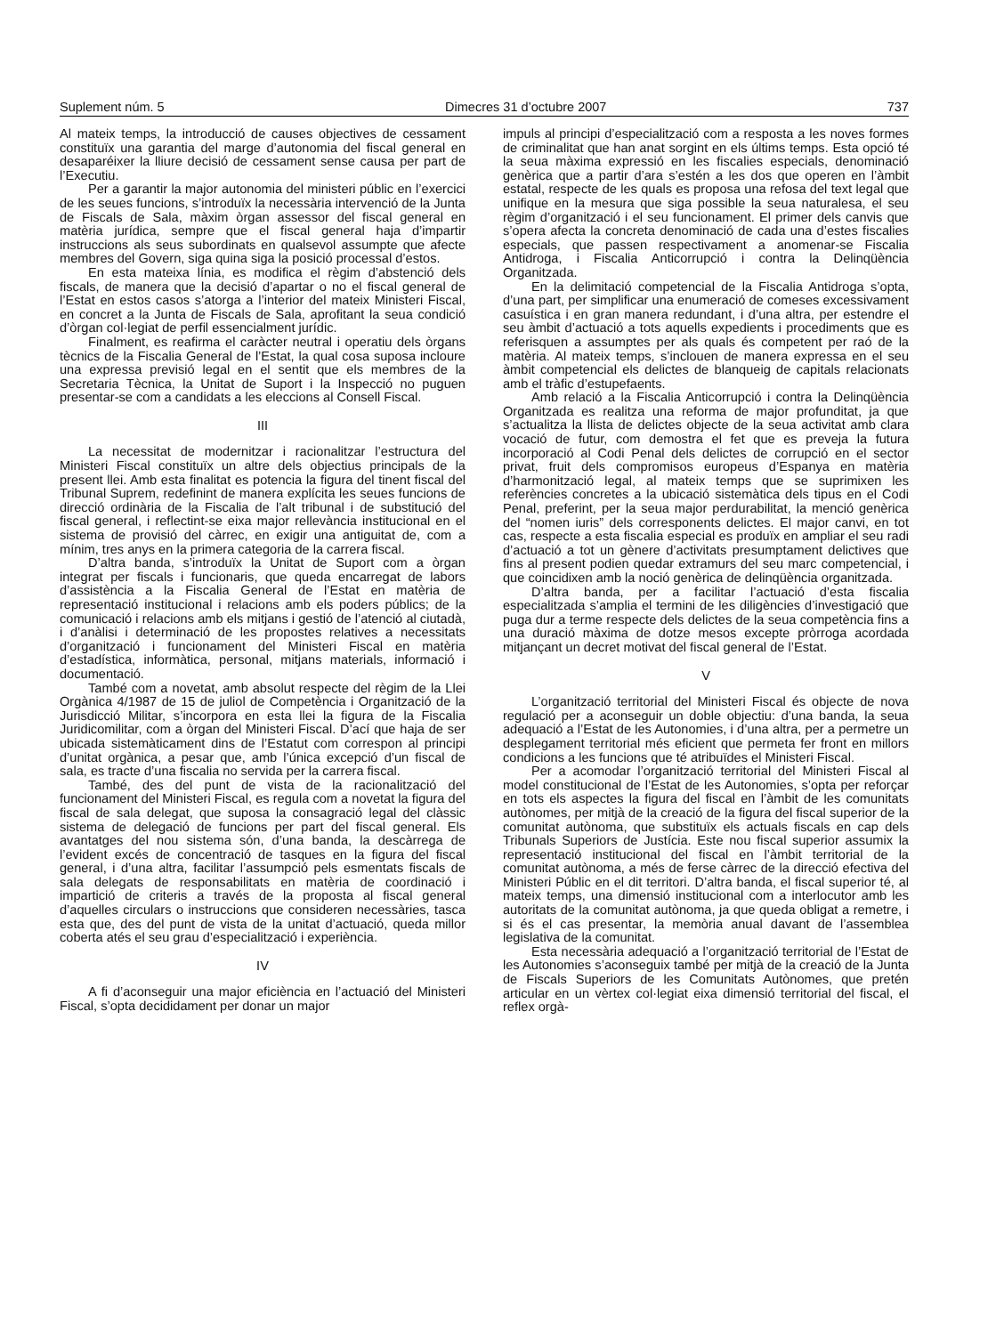Suplement núm. 5 Dimecres 31 d’octubre 2007 737
Al mateix temps, la introducció de causes objectives de cessament constituïx una garantia del marge d’autonomia del fiscal general en desaparéixer la lliure decisió de cessament sense causa per part de l’Executiu.
Per a garantir la major autonomia del ministeri públic en l’exercici de les seues funcions, s’introduïx la necessària intervenció de la Junta de Fiscals de Sala, màxim òrgan assessor del fiscal general en matèria jurídica, sempre que el fiscal general haja d’impartir instruccions als seus subordinats en qualsevol assumpte que afecte membres del Govern, siga quina siga la posició processal d’estos.
En esta mateixa línia, es modifica el règim d’abstenció dels fiscals, de manera que la decisió d’apartar o no el fiscal general de l’Estat en estos casos s’atorga a l’interior del mateix Ministeri Fiscal, en concret a la Junta de Fiscals de Sala, aprofitant la seua condició d’òrgan col·legiat de perfil essencialment jurídic.
Finalment, es reafirma el caràcter neutral i operatiu dels òrgans tècnics de la Fiscalia General de l’Estat, la qual cosa suposa incloure una expressa previsió legal en el sentit que els membres de la Secretaria Tècnica, la Unitat de Suport i la Inspecció no puguen presentar-se com a candidats a les eleccions al Consell Fiscal.
III
La necessitat de modernitzar i racionalitzar l’estructura del Ministeri Fiscal constituïx un altre dels objectius principals de la present llei. Amb esta finalitat es potencia la figura del tinent fiscal del Tribunal Suprem, redefinint de manera explícita les seues funcions de direcció ordinària de la Fiscalia de l’alt tribunal i de substitució del fiscal general, i reflectint-se eixa major rellevància institucional en el sistema de provisió del càrrec, en exigir una antiguitat de, com a mínim, tres anys en la primera categoria de la carrera fiscal.
D’altra banda, s’introduïx la Unitat de Suport com a òrgan integrat per fiscals i funcionaris, que queda encarregat de labors d’assistència a la Fiscalia General de l’Estat en matèria de representació institucional i relacions amb els poders públics; de la comunicació i relacions amb els mitjans i gestió de l’atenció al ciutadà, i d’anàlisi i determinació de les propostes relatives a necessitats d’organització i funcionament del Ministeri Fiscal en matèria d’estadística, informàtica, personal, mitjans materials, informació i documentació.
També com a novetat, amb absolut respecte del règim de la Llei Orgànica 4/1987 de 15 de juliol de Competència i Organització de la Jurisdicció Militar, s’incorpora en esta llei la figura de la Fiscalia Juridicomilitar, com a òrgan del Ministeri Fiscal. D’ací que haja de ser ubicada sistemàticament dins de l’Estatut com correspon al principi d’unitat orgànica, a pesar que, amb l’única excepció d’un fiscal de sala, es tracte d’una fiscalia no servida per la carrera fiscal.
També, des del punt de vista de la racionalització del funcionament del Ministeri Fiscal, es regula com a novetat la figura del fiscal de sala delegat, que suposa la consagració legal del clàssic sistema de delegació de funcions per part del fiscal general. Els avantatges del nou sistema són, d’una banda, la descàrrega de l’evident excés de concentració de tasques en la figura del fiscal general, i d’una altra, facilitar l’assumpció pels esmentats fiscals de sala delegats de responsabilitats en matèria de coordinació i impartició de criteris a través de la proposta al fiscal general d’aquelles circulars o instruccions que consideren necessàries, tasca esta que, des del punt de vista de la unitat d’actuació, queda millor coberta atés el seu grau d’especialització i experiència.
IV
A fi d’aconseguir una major eficiència en l’actuació del Ministeri Fiscal, s’opta decididament per donar un major
impuls al principi d’especialització com a resposta a les noves formes de criminalitat que han anat sorgint en els últims temps. Esta opció té la seua màxima expressió en les fiscalies especials, denominació genèrica que a partir d’ara s’estén a les dos que operen en l’àmbit estatal, respecte de les quals es proposa una refosa del text legal que unifique en la mesura que siga possible la seua naturalesa, el seu règim d’organització i el seu funcionament. El primer dels canvis que s’opera afecta la concreta denominació de cada una d’estes fiscalies especials, que passen respectivament a anomenar-se Fiscalia Antidroga, i Fiscalia Anticorrupció i contra la Delinqüència Organitzada.
En la delimitació competencial de la Fiscalia Antidroga s’opta, d’una part, per simplificar una enumeració de comeses excessivament casuística i en gran manera redundant, i d’una altra, per estendre el seu àmbit d’actuació a tots aquells expedients i procediments que es referisquen a assumptes per als quals és competent per raó de la matèria. Al mateix temps, s’inclouen de manera expressa en el seu àmbit competencial els delictes de blanqueig de capitals relacionats amb el tràfic d’estupefaents.
Amb relació a la Fiscalia Anticorrupció i contra la Delinqüència Organitzada es realitza una reforma de major profunditat, ja que s’actualitza la llista de delictes objecte de la seua activitat amb clara vocació de futur, com demostra el fet que es preveja la futura incorporació al Codi Penal dels delictes de corrupció en el sector privat, fruit dels compromisos europeus d’Espanya en matèria d’harmonització legal, al mateix temps que se suprimixen les referències concretes a la ubicació sistemàtica dels tipus en el Codi Penal, preferint, per la seua major perdurabilitat, la menció genèrica del “nomen iuris” dels corresponents delictes. El major canvi, en tot cas, respecte a esta fiscalia especial es produïx en ampliar el seu radi d’actuació a tot un gènere d’activitats presumptament delictives que fins al present podien quedar extramurs del seu marc competencial, i que coincidixen amb la noció genèrica de delinqüència organitzada.
D’altra banda, per a facilitar l’actuació d’esta fiscalia especialitzada s’amplia el termini de les diligències d’investigació que puga dur a terme respecte dels delictes de la seua competència fins a una duració màxima de dotze mesos excepte pròrroga acordada mitjançant un decret motivat del fiscal general de l’Estat.
V
L’organització territorial del Ministeri Fiscal és objecte de nova regulació per a aconseguir un doble objectiu: d’una banda, la seua adequació a l’Estat de les Autonomies, i d’una altra, per a permetre un desplegament territorial més eficient que permeta fer front en millors condicions a les funcions que té atribuïdes el Ministeri Fiscal.
Per a acomodar l’organització territorial del Ministeri Fiscal al model constitucional de l’Estat de les Autonomies, s’opta per reforçar en tots els aspectes la figura del fiscal en l’àmbit de les comunitats autònomes, per mitjà de la creació de la figura del fiscal superior de la comunitat autònoma, que substituïx els actuals fiscals en cap dels Tribunals Superiors de Justícia. Este nou fiscal superior assumix la representació institucional del fiscal en l’àmbit territorial de la comunitat autònoma, a més de ferse càrrec de la direcció efectiva del Ministeri Públic en el dit territori. D’altra banda, el fiscal superior té, al mateix temps, una dimensió institucional com a interlocutor amb les autoritats de la comunitat autònoma, ja que queda obligat a remetre, i si és el cas presentar, la memòria anual davant de l’assemblea legislativa de la comunitat.
Esta necessària adequació a l’organització territorial de l’Estat de les Autonomies s’aconseguix també per mitjà de la creació de la Junta de Fiscals Superiors de les Comunitats Autònomes, que pretén articular en un vèrtex col·legiat eixa dimensió territorial del fiscal, el reflex orgà-